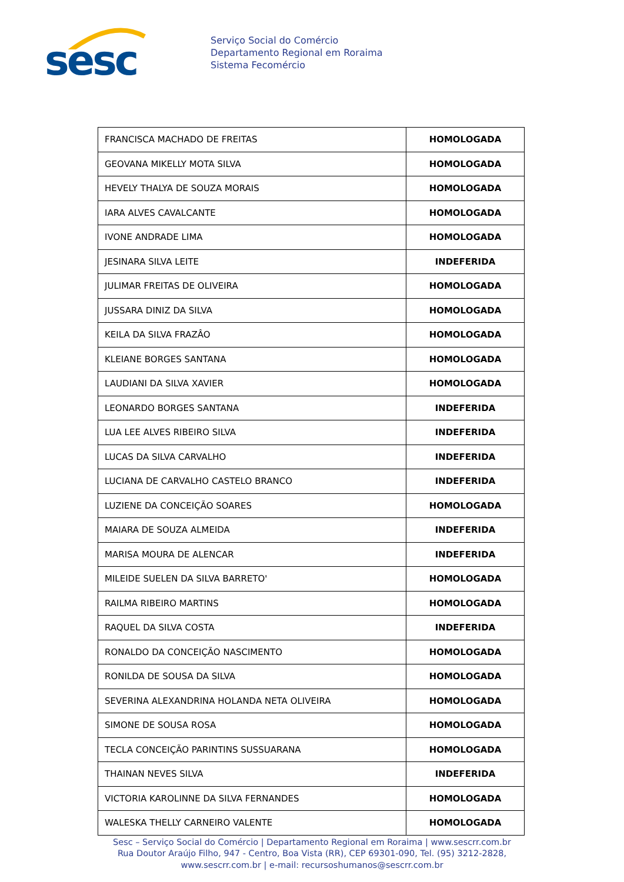sesc
Serviço Social do Comércio
Departamento Regional em Roraima
Sistema Fecomércio
| FRANCISCA MACHADO DE FREITAS | HOMOLOGADA |
| GEOVANA MIKELLY MOTA SILVA | HOMOLOGADA |
| HEVELY THALYA DE SOUZA MORAIS | HOMOLOGADA |
| IARA ALVES CAVALCANTE | HOMOLOGADA |
| IVONE ANDRADE LIMA | HOMOLOGADA |
| JESINARA SILVA LEITE | INDEFERIDA |
| JULIMAR FREITAS DE OLIVEIRA | HOMOLOGADA |
| JUSSARA DINIZ DA SILVA | HOMOLOGADA |
| KEILA DA SILVA FRAZÂO | HOMOLOGADA |
| KLEIANE BORGES SANTANA | HOMOLOGADA |
| LAUDIANI DA SILVA XAVIER | HOMOLOGADA |
| LEONARDO BORGES SANTANA | INDEFERIDA |
| LUA LEE ALVES RIBEIRO SILVA | INDEFERIDA |
| LUCAS DA SILVA CARVALHO | INDEFERIDA |
| LUCIANA DE CARVALHO CASTELO BRANCO | INDEFERIDA |
| LUZIENE DA CONCEIÇÃO SOARES | HOMOLOGADA |
| MAIARA DE SOUZA ALMEIDA | INDEFERIDA |
| MARISA MOURA DE ALENCAR | INDEFERIDA |
| MILEIDE SUELEN DA SILVA BARRETO' | HOMOLOGADA |
| RAILMA RIBEIRO MARTINS | HOMOLOGADA |
| RAQUEL DA SILVA COSTA | INDEFERIDA |
| RONALDO DA CONCEIÇÃO NASCIMENTO | HOMOLOGADA |
| RONILDA DE SOUSA DA SILVA | HOMOLOGADA |
| SEVERINA ALEXANDRINA HOLANDA NETA OLIVEIRA | HOMOLOGADA |
| SIMONE DE SOUSA ROSA | HOMOLOGADA |
| TECLA CONCEIÇÃO PARINTINS SUSSUARANA | HOMOLOGADA |
| THAINAN NEVES SILVA | INDEFERIDA |
| VICTORIA KAROLINNE DA SILVA FERNANDES | HOMOLOGADA |
| WALESKA THELLY CARNEIRO VALENTE | HOMOLOGADA |
Sesc – Serviço Social do Comércio | Departamento Regional em Roraima | www.sescrr.com.br
Rua Doutor Araújo Filho, 947 - Centro, Boa Vista (RR), CEP 69301-090, Tel. (95) 3212-2828,
www.sescrr.com.br | e-mail: recursoshumanos@sescrr.com.br